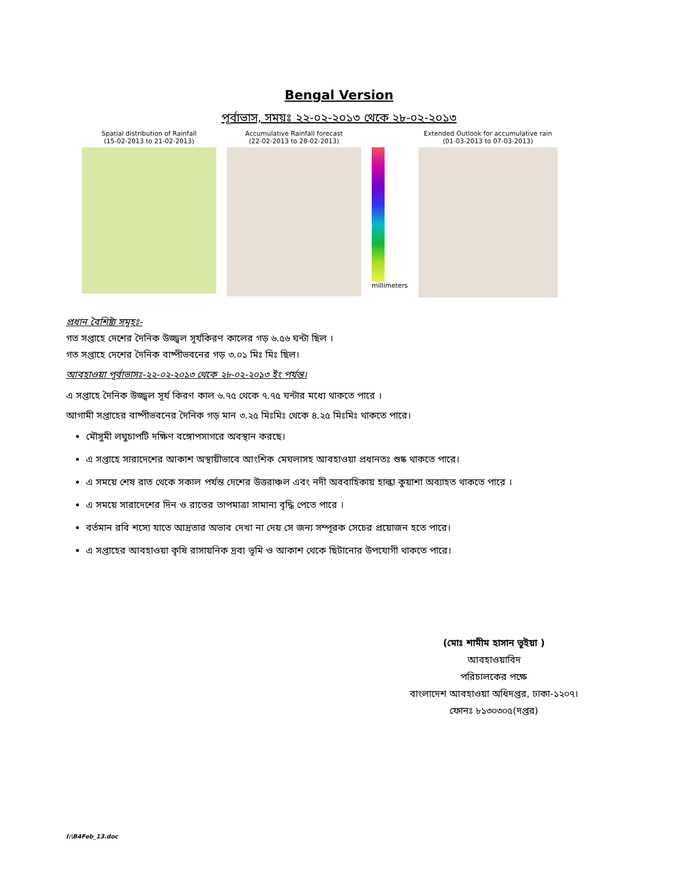Bengal Version
পূর্বাভাস, সময়ঃ ২২-০২-২০১৩ থেকে ২৮-০২-২০১৩
Spatial distribution of Rainfall
(15-02-2013 to 21-02-2013)
Accumulative Rainfall forecast
(22-02-2013 to 28-02-2013)
millimeters
Extended Outlook for accumulative rain
(01-03-2013 to 07-03-2013)
প্রধান বৈশিষ্ট্য সমূহঃ-
গত সপ্তাহে দেশের দৈনিক উজ্জ্বল সূর্যকিরণ কালের গড় ৬.৫৬ ঘন্টা ছিল ।
গত সপ্তাহে দেশের দৈনিক বাষ্পীভবনের গড় ৩.০১ মিঃ মিঃ ছিল।
আবহাওয়া পূর্বাভাসঃ-২২-০২-২০১৩ থেকে ২৮-০২-২০১৩ ইং পর্যন্ত।
এ সপ্তাহে দৈনিক উজ্জ্বল সূর্য কিরণ কাল ৬.৭৫ থেকে ৭.৭৫ ঘন্টার মধ্যে থাকতে পারে ।
আগামী সপ্তাহের বাষ্পীভবনের দৈনিক গড় মান ৩.২৫ মিঃমিঃ থেকে ৪.২৫ মিঃমিঃ থাকতে পারে।
মৌসুমী লঘুচাপটি দক্ষিণ বঙ্গোপসাগরে অবস্থান করছে।
এ সপ্তাহে সারাদেশের আকাশ অস্থায়ীভাবে আংশিক মেঘলাসহ আবহাওয়া প্রধানতঃ শুষ্ক থাকতে পারে।
এ সময়ে শেষ রাত থেকে সকাল পর্যন্ত দেশের উত্তরাঞ্চল এবং নদী অববাহিকায় হাল্কা কুয়াশা অব্যাহত থাকতে পারে ।
এ সময়ে সারাদেশের দিন ও রাতের তাপমাত্রা সামান্য বৃদ্ধি পেতে পারে ।
বর্তমান রবি শস্যে যাতে আদ্রতার অভাব দেখা না দেয় সে জন্য সম্পূরক সেচের প্রয়োজন হতে পারে।
এ সপ্তাহের আবহাওয়া কৃষি রাসায়নিক দ্রব্য ভূমি ও আকাশ থেকে ছিটানোর উপযোগী থাকতে পারে।
(মোঃ শামীম হাসান ভূইয়া )
আবহাওয়াবিদ
পরিচালকের পক্ষে
বাংলাদেশ আবহাওয়া অধিদপ্তর, ঢাকা-১২০৭।
ফোনঃ ৮১৩০৩০৫(দপ্তর)
I:\B4Feb_13.doc